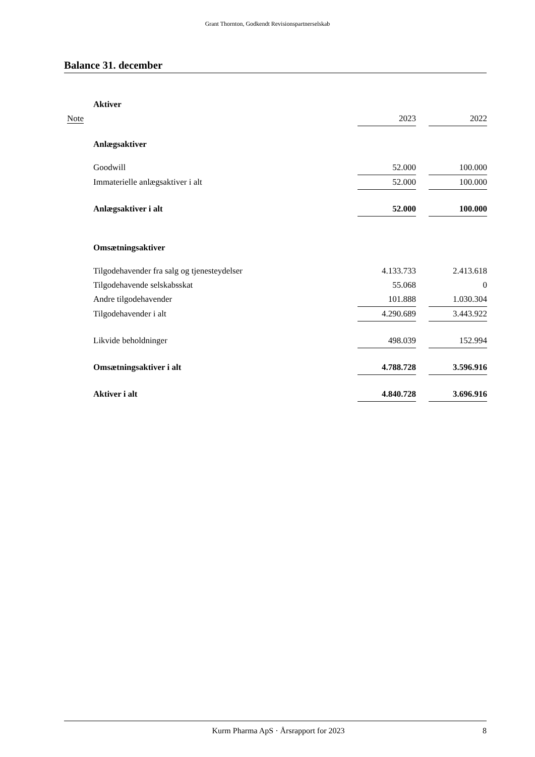Grant Thornton, Godkendt Revisionspartnerselskab
Balance 31. december
| | Aktiver | | | |
| Note | | 2023 | | 2022 |
| | Anlægsaktiver | | | |
| | Goodwill | 52.000 | | 100.000 |
| | Immaterielle anlægsaktiver i alt | 52.000 | | 100.000 |
| | Anlægsaktiver i alt | 52.000 | | 100.000 |
| | Omsætningsaktiver | | | |
| | Tilgodehavender fra salg og tjenesteydelser | 4.133.733 | | 2.413.618 |
| | Tilgodehavende selskabsskat | 55.068 | | 0 |
| | Andre tilgodehavender | 101.888 | | 1.030.304 |
| | Tilgodehavender i alt | 4.290.689 | | 3.443.922 |
| | Likvide beholdninger | 498.039 | | 152.994 |
| | Omsætningsaktiver i alt | 4.788.728 | | 3.596.916 |
| | Aktiver i alt | 4.840.728 | | 3.696.916 |
Kurm Pharma ApS · Årsrapport for 2023 8